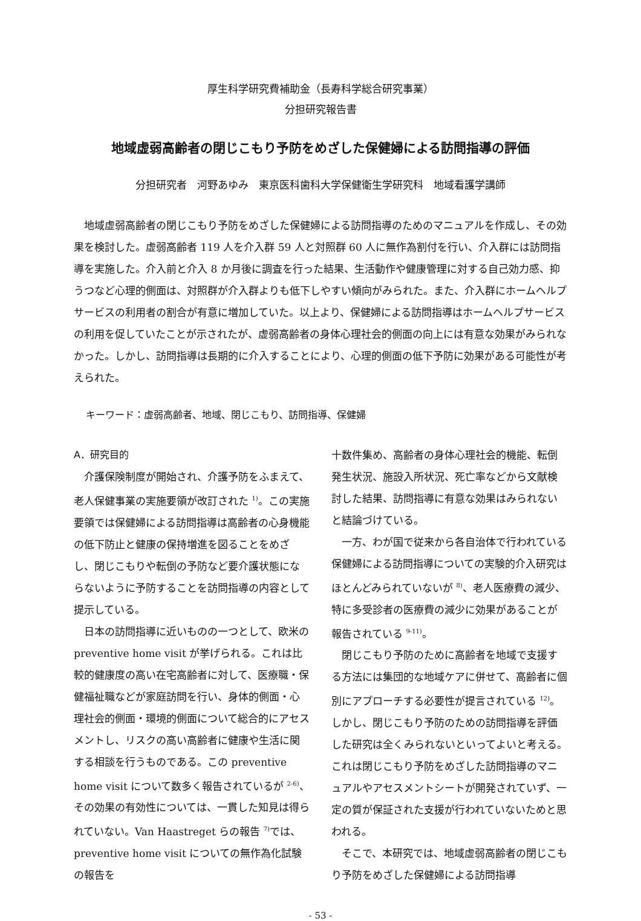厚生科学研究費補助金（長寿科学総合研究事業）
分担研究報告書
地域虚弱高齢者の閉じこもり予防をめざした保健婦による訪問指導の評価
分担研究者　河野あゆみ　東京医科歯科大学保健衛生学研究科　地域看護学講師
地域虚弱高齢者の閉じこもり予防をめざした保健婦による訪問指導のためのマニュアルを作成し、その効果を検討した。虚弱高齢者 119 人を介入群 59 人と対照群 60 人に無作為割付を行い、介入群には訪問指導を実施した。介入前と介入 8 か月後に調査を行った結果、生活動作や健康管理に対する自己効力感、抑うつなど心理的側面は、対照群が介入群よりも低下しやすい傾向がみられた。また、介入群にホームヘルプサービスの利用者の割合が有意に増加していた。以上より、保健婦による訪問指導はホームヘルプサービスの利用を促していたことが示されたが、虚弱高齢者の身体心理社会的側面の向上には有意な効果がみられなかった。しかし、訪問指導は長期的に介入することにより、心理的側面の低下予防に効果がある可能性が考えられた。
キーワード：虚弱高齢者、地域、閉じこもり、訪問指導、保健婦
A．研究目的
介護保険制度が開始され、介護予防をふまえて、老人保健事業の実施要領が改訂された <sup>1)</sup>。この実施要領では保健婦による訪問指導は高齢者の心身機能の低下防止と健康の保持増進を図ることをめざし、閉じこもりや転倒の予防など要介護状態にならないように予防することを訪問指導の内容として提示している。
日本の訪問指導に近いものの一つとして、欧米の preventive home visit が挙げられる。これは比較的健康度の高い在宅高齢者に対して、医療職・保健福祉職などが家庭訪問を行い、身体的側面・心理社会的側面・環境的側面について総合的にアセスメントし、リスクの高い高齢者に健康や生活に関する相談を行うものである。この preventive home visit について数多く報告されているが <sup>2-6)</sup>、その効果の有効性については、一貫した知見は得られていない。Van Haastreget らの報告 <sup>7)</sup>では、preventive home visit についての無作為化試験の報告を
十数件集め、高齢者の身体心理社会的機能、転倒発生状況、施設入所状況、死亡率などから文献検討した結果、訪問指導に有意な効果はみられないと結論づけている。
一方、わが国で従来から各自治体で行われている保健婦による訪問指導についての実験的介入研究はほとんどみられていないが <sup>8)</sup>、老人医療費の減少、特に多受診者の医療費の減少に効果があることが報告されている <sup>9-11)</sup>。
閉じこもり予防のために高齢者を地域で支援する方法には集団的な地域ケアに併せて、高齢者に個別にアプローチする必要性が提言されている <sup>12)</sup>。しかし、閉じこもり予防のための訪問指導を評価した研究は全くみられないといってよいと考える。これは閉じこもり予防をめざした訪問指導のマニュアルやアセスメントシートが開発されていず、一定の質が保証された支援が行われていないためと思われる。
そこで、本研究では、地域虚弱高齢者の閉じこもり予防をめざした保健婦による訪問指導
- 53 -